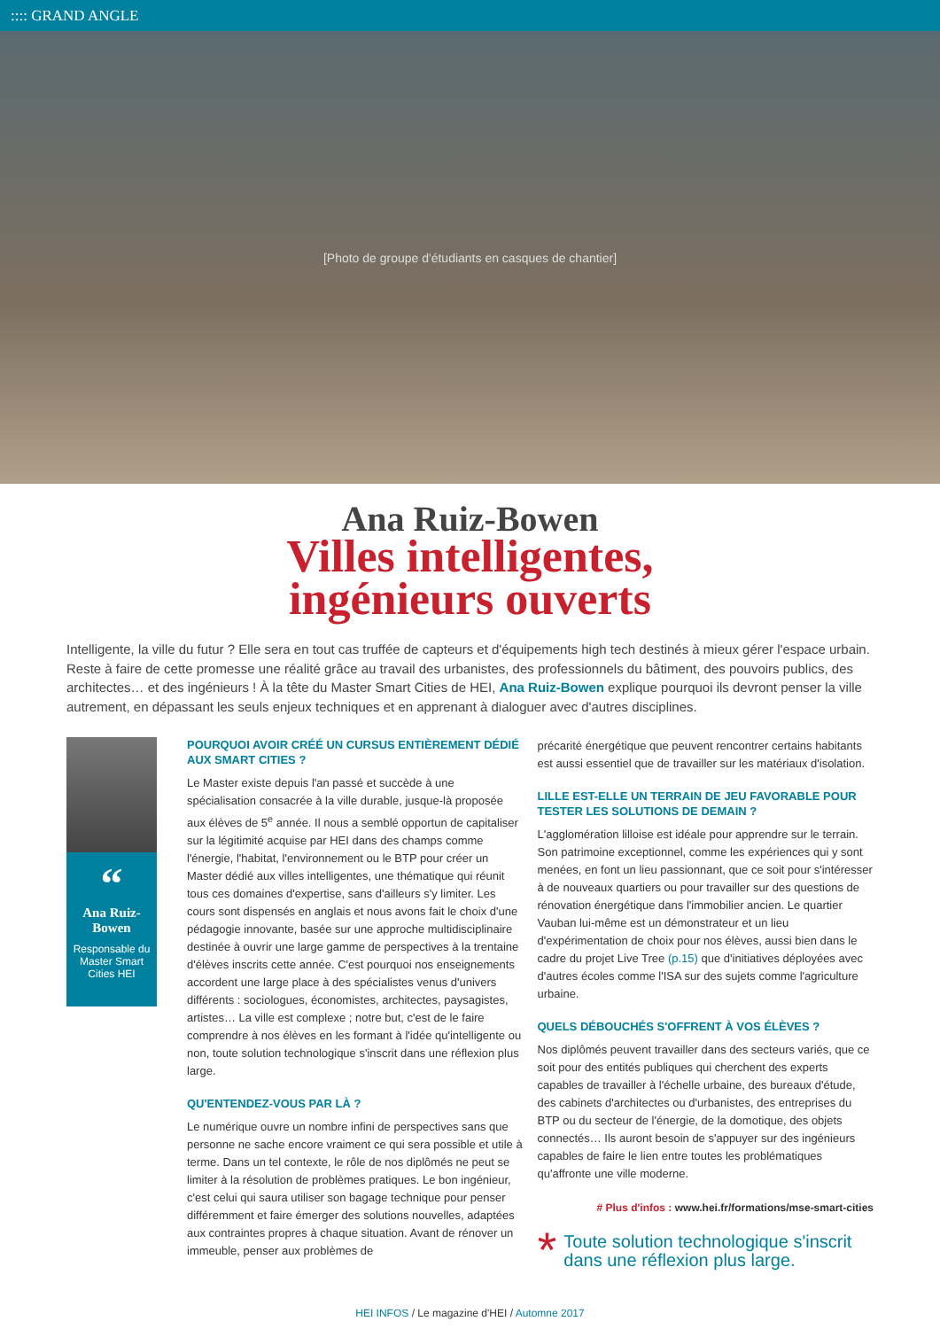:::: GRAND ANGLE
[Photo de groupe d'étudiants en casques de chantier]
Ana Ruiz-Bowen
Villes intelligentes,
ingénieurs ouverts
Intelligente, la ville du futur ? Elle sera en tout cas truffée de capteurs et d'équipements high tech destinés à mieux gérer l'espace urbain. Reste à faire de cette promesse une réalité grâce au travail des urbanistes, des professionnels du bâtiment, des pouvoirs publics, des architectes… et des ingénieurs ! À la tête du Master Smart Cities de HEI, Ana Ruiz-Bowen explique pourquoi ils devront penser la ville autrement, en dépassant les seuls enjeux techniques et en apprenant à dialoguer avec d'autres disciplines.
“
Ana Ruiz-Bowen
Responsable du Master Smart Cities HEI
POURQUOI AVOIR CRÉÉ UN CURSUS ENTIÈREMENT DÉDIÉ AUX SMART CITIES ?
Le Master existe depuis l'an passé et succède à une spécialisation consacrée à la ville durable, jusque-là proposée aux élèves de 5<sup>e</sup> année. Il nous a semblé opportun de capitaliser sur la légitimité acquise par HEI dans des champs comme l'énergie, l'habitat, l'environnement ou le BTP pour créer un Master dédié aux villes intelligentes, une thématique qui réunit tous ces domaines d'expertise, sans d'ailleurs s'y limiter. Les cours sont dispensés en anglais et nous avons fait le choix d'une pédagogie innovante, basée sur une approche multidisciplinaire destinée à ouvrir une large gamme de perspectives à la trentaine d'élèves inscrits cette année. C'est pourquoi nos enseignements accordent une large place à des spécialistes venus d'univers différents : sociologues, économistes, architectes, paysagistes, artistes… La ville est complexe ; notre but, c'est de le faire comprendre à nos élèves en les formant à l'idée qu'intelligente ou non, toute solution technologique s'inscrit dans une réflexion plus large.
QU'ENTENDEZ-VOUS PAR LÀ ?
Le numérique ouvre un nombre infini de perspectives sans que personne ne sache encore vraiment ce qui sera possible et utile à terme. Dans un tel contexte, le rôle de nos diplômés ne peut se limiter à la résolution de problèmes pratiques. Le bon ingénieur, c'est celui qui saura utiliser son bagage technique pour penser différemment et faire émerger des solutions nouvelles, adaptées aux contraintes propres à chaque situation. Avant de rénover un immeuble, penser aux problèmes de
précarité énergétique que peuvent rencontrer certains habitants est aussi essentiel que de travailler sur les matériaux d'isolation.
LILLE EST-ELLE UN TERRAIN DE JEU FAVORABLE POUR TESTER LES SOLUTIONS DE DEMAIN ?
L'agglomération lilloise est idéale pour apprendre sur le terrain. Son patrimoine exceptionnel, comme les expériences qui y sont menées, en font un lieu passionnant, que ce soit pour s'intéresser à de nouveaux quartiers ou pour travailler sur des questions de rénovation énergétique dans l'immobilier ancien. Le quartier Vauban lui-même est un démonstrateur et un lieu d'expérimentation de choix pour nos élèves, aussi bien dans le cadre du projet Live Tree (p.15) que d'initiatives déployées avec d'autres écoles comme l'ISA sur des sujets comme l'agriculture urbaine.
QUELS DÉBOUCHÉS S'OFFRENT À VOS ÉLÈVES ?
Nos diplômés peuvent travailler dans des secteurs variés, que ce soit pour des entités publiques qui cherchent des experts capables de travailler à l'échelle urbaine, des bureaux d'étude, des cabinets d'architectes ou d'urbanistes, des entreprises du BTP ou du secteur de l'énergie, de la domotique, des objets connectés… Ils auront besoin de s'appuyer sur des ingénieurs capables de faire le lien entre toutes les problématiques qu'affronte une ville moderne.
# Plus d'infos : www.hei.fr/formations/mse-smart-cities
*
Toute solution technologique s'inscrit dans une réflexion plus large.
HEI INFOS / Le magazine d'HEI / Automne 2017